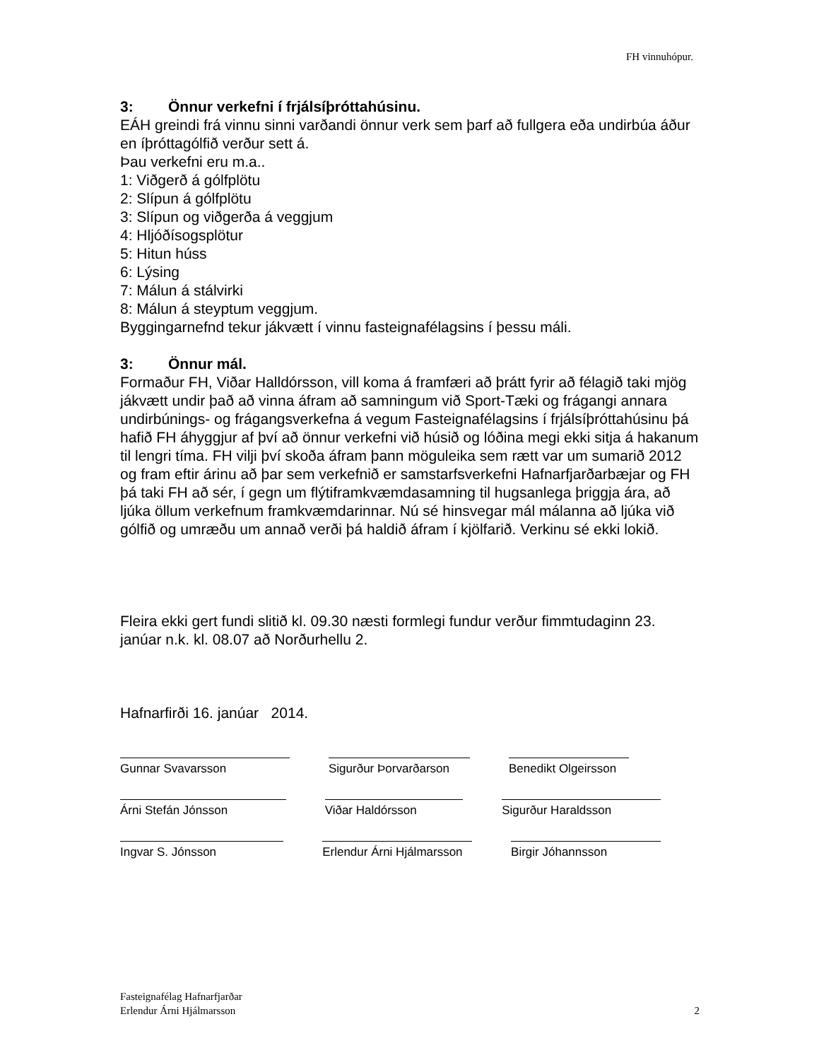FH vinnuhópur.
3: Önnur verkefni í frjálsíþróttahúsinu.
EÁH greindi frá vinnu sinni varðandi önnur verk sem þarf að fullgera eða undirbúa áður en íþróttagólfið verður sett á.
Þau verkefni eru m.a..
1: Viðgerð á gólfplötu
2: Slípun á gólfplötu
3: Slípun og viðgerða á veggjum
4: Hljóðísogsplötur
5: Hitun húss
6: Lýsing
7: Málun á stálvirki
8: Málun á steyptum veggjum.
Byggingarnefnd tekur jákvætt í vinnu fasteignafélagsins í þessu máli.
3: Önnur mál.
Formaður FH, Viðar Halldórsson, vill koma á framfæri að þrátt fyrir að félagið taki mjög jákvætt undir það að vinna áfram að samningum við Sport-Tæki og frágangi annara undirbúnings- og frágangsverkefna á vegum Fasteignafélagsins í frjálsíþróttahúsinu þá hafið FH áhyggjur af því að önnur verkefni við húsið og lóðina megi ekki sitja á hakanum til lengri tíma. FH vilji því skoða áfram þann möguleika sem rætt var um sumarið 2012 og fram eftir árinu að þar sem verkefnið er samstarfsverkefni Hafnarfjarðarbæjar og FH þá taki FH að sér, í gegn um flýtiframkvæmdasamning til hugsanlega þriggja ára, að ljúka öllum verkefnum framkvæmdarinnar. Nú sé hinsvegar mál málanna að ljúka við gólfið og umræðu um annað verði þá haldið áfram í kjölfarið. Verkinu sé ekki lokið.
Fleira ekki gert fundi slitið kl. 09.30 næsti formlegi fundur verður fimmtudaginn 23. janúar n.k. kl. 08.07 að Norðurhellu 2.
Hafnarfirði 16. janúar 2014.
Gunnar Svavarsson Sigurður Þorvarðarson
Benedikt Olgeirsson
Árni Stefán Jónsson Viðar Haldórsson Sigurður Haraldsson
Ingvar S. Jónsson Erlendur Árni Hjálmarsson
Birgir Jóhannsson
Fasteignafélag Hafnarfjarðar
Erlendur Árni Hjálmarsson
2